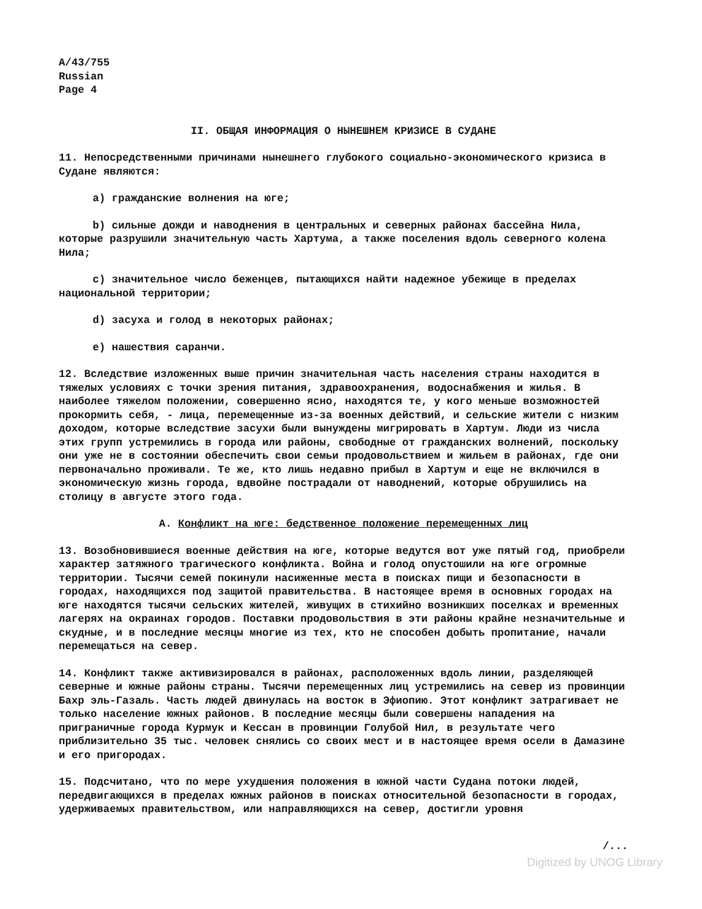A/43/755
Russian
Page 4
II. ОБЩАЯ ИНФОРМАЦИЯ О НЫНЕШНЕМ КРИЗИСЕ В СУДАНЕ
11. Непосредственными причинами нынешнего глубокого социально-экономического кризиса в Судане являются:
a) гражданские волнения на юге;
b) сильные дожди и наводнения в центральных и северных районах бассейна Нила, которые разрушили значительную часть Хартума, а также поселения вдоль северного колена Нила;
c) значительное число беженцев, пытающихся найти надежное убежище в пределах национальной территории;
d) засуха и голод в некоторых районах;
e) нашествия саранчи.
12. Вследствие изложенных выше причин значительная часть населения страны находится в тяжелых условиях с точки зрения питания, здравоохранения, водоснабжения и жилья. В наиболее тяжелом положении, совершенно ясно, находятся те, у кого меньше возможностей прокормить себя, - лица, перемещенные из-за военных действий, и сельские жители с низким доходом, которые вследствие засухи были вынуждены мигрировать в Хартум. Люди из числа этих групп устремились в города или районы, свободные от гражданских волнений, поскольку они уже не в состоянии обеспечить свои семьи продовольствием и жильем в районах, где они первоначально проживали. Те же, кто лишь недавно прибыл в Хартум и еще не включился в экономическую жизнь города, вдвойне пострадали от наводнений, которые обрушились на столицу в августе этого года.
A. Конфликт на юге: бедственное положение перемещенных лиц
13. Возобновившиеся военные действия на юге, которые ведутся вот уже пятый год, приобрели характер затяжного трагического конфликта. Война и голод опустошили на юге огромные территории. Тысячи семей покинули насиженные места в поисках пищи и безопасности в городах, находящихся под защитой правительства. В настоящее время в основных городах на юге находятся тысячи сельских жителей, живущих в стихийно возникших поселках и временных лагерях на окраинах городов. Поставки продовольствия в эти районы крайне незначительные и скудные, и в последние месяцы многие из тех, кто не способен добыть пропитание, начали перемещаться на север.
14. Конфликт также активизировался в районах, расположенных вдоль линии, разделяющей северные и южные районы страны. Тысячи перемещенных лиц устремились на север из провинции Бахр эль-Газаль. Часть людей двинулась на восток в Эфиопию. Этот конфликт затрагивает не только население южных районов. В последние месяцы были совершены нападения на приграничные города Курмук и Кессан в провинции Голубой Нил, в результате чего приблизительно 35 тыс. человек снялись со своих мест и в настоящее время осели в Дамазине и его пригородах.
15. Подсчитано, что по мере ухудшения положения в южной части Судана потоки людей, передвигающихся в пределах южных районов в поисках относительной безопасности в городах, удерживаемых правительством, или направляющихся на север, достигли уровня
/...
Digitized by UNOG Library